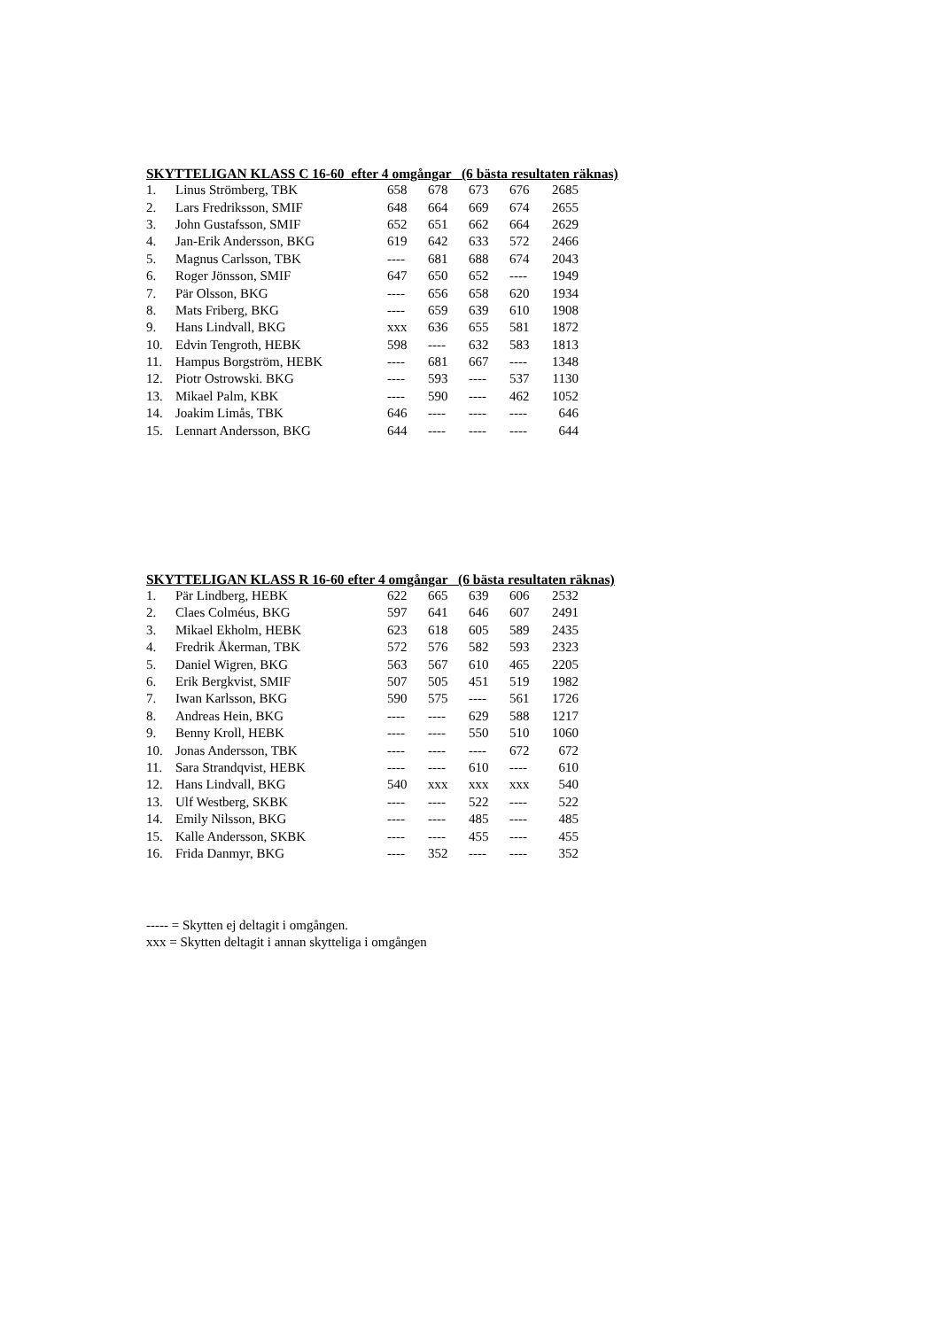SKYTTELIGAN KLASS C 16-60 efter 4 omgångar (6 bästa resultaten räknas)
| 1. | Linus Strömberg, TBK | 658 | 678 | 673 | 676 | 2685 |
| 2. | Lars Fredriksson, SMIF | 648 | 664 | 669 | 674 | 2655 |
| 3. | John Gustafsson, SMIF | 652 | 651 | 662 | 664 | 2629 |
| 4. | Jan-Erik Andersson, BKG | 619 | 642 | 633 | 572 | 2466 |
| 5. | Magnus Carlsson, TBK | ---- | 681 | 688 | 674 | 2043 |
| 6. | Roger Jönsson, SMIF | 647 | 650 | 652 | ---- | 1949 |
| 7. | Pär Olsson, BKG | ---- | 656 | 658 | 620 | 1934 |
| 8. | Mats Friberg, BKG | ---- | 659 | 639 | 610 | 1908 |
| 9. | Hans Lindvall, BKG | xxx | 636 | 655 | 581 | 1872 |
| 10. | Edvin Tengroth, HEBK | 598 | ---- | 632 | 583 | 1813 |
| 11. | Hampus Borgström, HEBK | ---- | 681 | 667 | ---- | 1348 |
| 12. | Piotr Ostrowski. BKG | ---- | 593 | ---- | 537 | 1130 |
| 13. | Mikael Palm, KBK | ---- | 590 | ---- | 462 | 1052 |
| 14. | Joakim Limås, TBK | 646 | ---- | ---- | ---- | 646 |
| 15. | Lennart Andersson, BKG | 644 | ---- | ---- | ---- | 644 |
SKYTTELIGAN KLASS R 16-60 efter 4 omgångar (6 bästa resultaten räknas)
| 1. | Pär Lindberg, HEBK | 622 | 665 | 639 | 606 | 2532 |
| 2. | Claes Colméus, BKG | 597 | 641 | 646 | 607 | 2491 |
| 3. | Mikael Ekholm, HEBK | 623 | 618 | 605 | 589 | 2435 |
| 4. | Fredrik Åkerman, TBK | 572 | 576 | 582 | 593 | 2323 |
| 5. | Daniel Wigren, BKG | 563 | 567 | 610 | 465 | 2205 |
| 6. | Erik Bergkvist, SMIF | 507 | 505 | 451 | 519 | 1982 |
| 7. | Iwan Karlsson, BKG | 590 | 575 | ---- | 561 | 1726 |
| 8. | Andreas Hein, BKG | ---- | ---- | 629 | 588 | 1217 |
| 9. | Benny Kroll, HEBK | ---- | ---- | 550 | 510 | 1060 |
| 10. | Jonas Andersson, TBK | ---- | ---- | ---- | 672 | 672 |
| 11. | Sara Strandqvist, HEBK | ---- | ---- | 610 | ---- | 610 |
| 12. | Hans Lindvall, BKG | 540 | xxx | xxx | xxx | 540 |
| 13. | Ulf Westberg, SKBK | ---- | ---- | 522 | ---- | 522 |
| 14. | Emily Nilsson, BKG | ---- | ---- | 485 | ---- | 485 |
| 15. | Kalle Andersson, SKBK | ---- | ---- | 455 | ---- | 455 |
| 16. | Frida Danmyr, BKG | ---- | 352 | ---- | ---- | 352 |
----- = Skytten ej deltagit i omgången.
xxx = Skytten deltagit i annan skytteliga i omgången